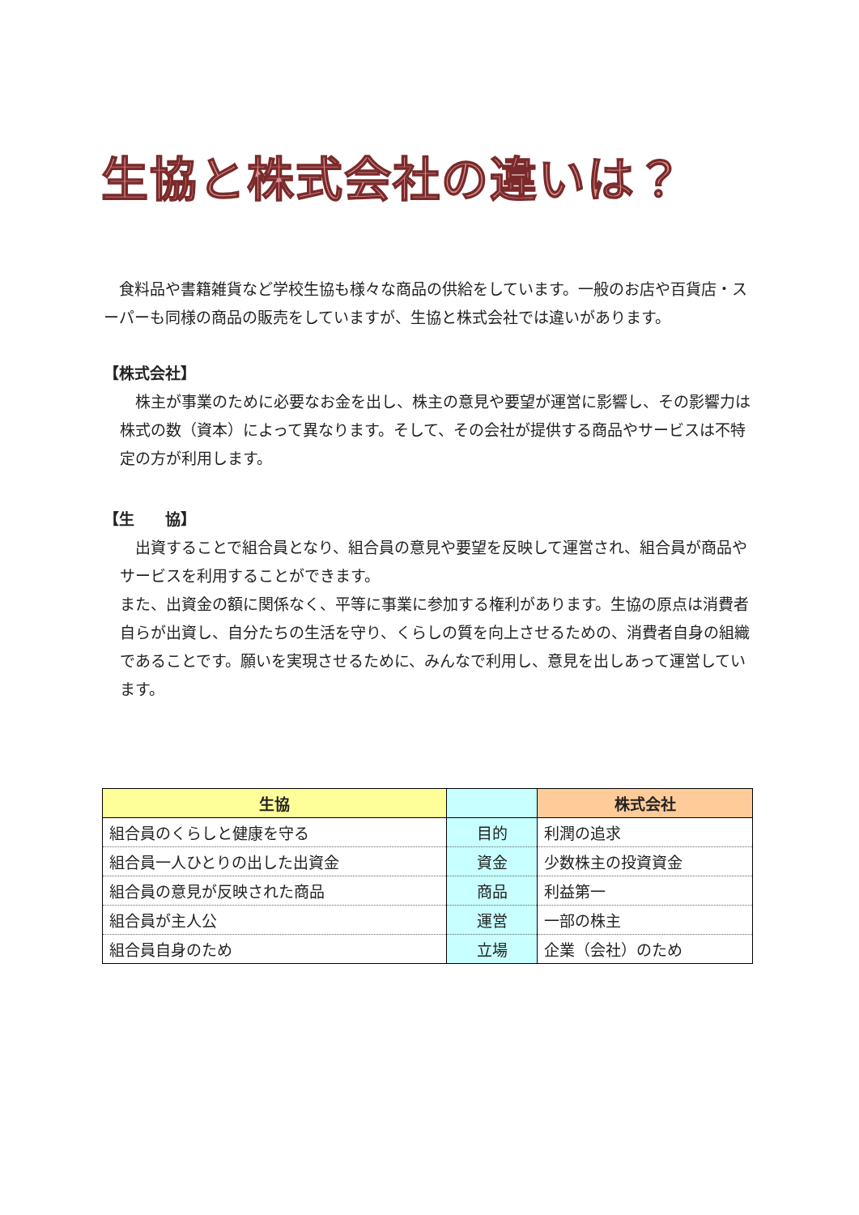生協と株式会社の違いは？
　食料品や書籍雑貨など学校生協も様々な商品の供給をしています。一般のお店や百貨店・スーパーも同様の商品の販売をしていますが、生協と株式会社では違いがあります。
【株式会社】
　株主が事業のために必要なお金を出し、株主の意見や要望が運営に影響し、その影響力は株式の数（資本）によって異なります。そして、その会社が提供する商品やサービスは不特定の方が利用します。
【生　　協】
　出資することで組合員となり、組合員の意見や要望を反映して運営され、組合員が商品やサービスを利用することができます。
また、出資金の額に関係なく、平等に事業に参加する権利があります。生協の原点は消費者自らが出資し、自分たちの生活を守り、くらしの質を向上させるための、消費者自身の組織であることです。願いを実現させるために、みんなで利用し、意見を出しあって運営しています。
| 生協 | | 株式会社 |
| --- | --- | --- |
| 組合員のくらしと健康を守る | 目的 | 利潤の追求 |
| 組合員一人ひとりの出した出資金 | 資金 | 少数株主の投資資金 |
| 組合員の意見が反映された商品 | 商品 | 利益第一 |
| 組合員が主人公 | 運営 | 一部の株主 |
| 組合員自身のため | 立場 | 企業（会社）のため |